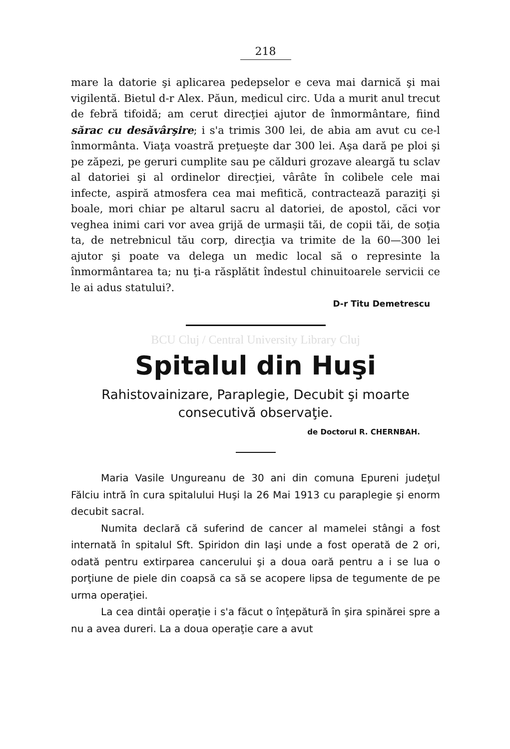218
mare la datorie şi aplicarea pedepselor e ceva mai darnică şi mai vigilentă. Bietul d-r Alex. Păun, medicul circ. Uda a murit anul trecut de febră tifoidă; am cerut direcţiei ajutor de înmormântare, fiind sărac cu desăvârşire; i s'a trimis 300 lei, de abia am avut cu ce-l înmormânta. Viaţa voastră preţueşte dar 300 lei. Aşa dară pe ploi şi pe zăpezi, pe geruri cumplite sau pe călduri grozave aleargă tu sclav al datoriei şi al ordinelor direcţiei, vârâte în colibele cele mai infecte, aspiră atmosfera cea mai mefitică, contractează paraziţi şi boale, mori chiar pe altarul sacru al datoriei, de apostol, căci vor veghea inimi cari vor avea grijă de urmaşii tăi, de copii tăi, de soţia ta, de netrebnicul tău corp, direcţia va trimite de la 60—300 lei ajutor şi poate va delega un medic local să o represinte la înmormântarea ta; nu ţi-a răsplătit îndestul chinuitoarele servicii ce le ai adus statului?.
D-r Titu Demetrescu
BCU Cluj / Central University Library Cluj
Spitalul din Huşi
Rahistovainizare, Paraplegie, Decubit şi moarte
consecutivă observaţie.
de Doctorul R. CHERNBAH.
Maria Vasile Ungureanu de 30 ani din comuna Epureni judeţul Fălciu intră în cura spitalului Huşi la 26 Mai 1913 cu paraplegie şi enorm decubit sacral.
Numita declară că suferind de cancer al mamelei stângi a fost internată în spitalul Sft. Spiridon din Iaşi unde a fost operată de 2 ori, odată pentru extirparea cancerului şi a doua oară pentru a i se lua o porţiune de piele din coapsă ca să se acopere lipsa de tegumente de pe urma operaţiei.
La cea dintâi operaţie i s'a făcut o înţepătură în şira spinărei spre a nu a avea dureri. La a doua operaţie care a avut